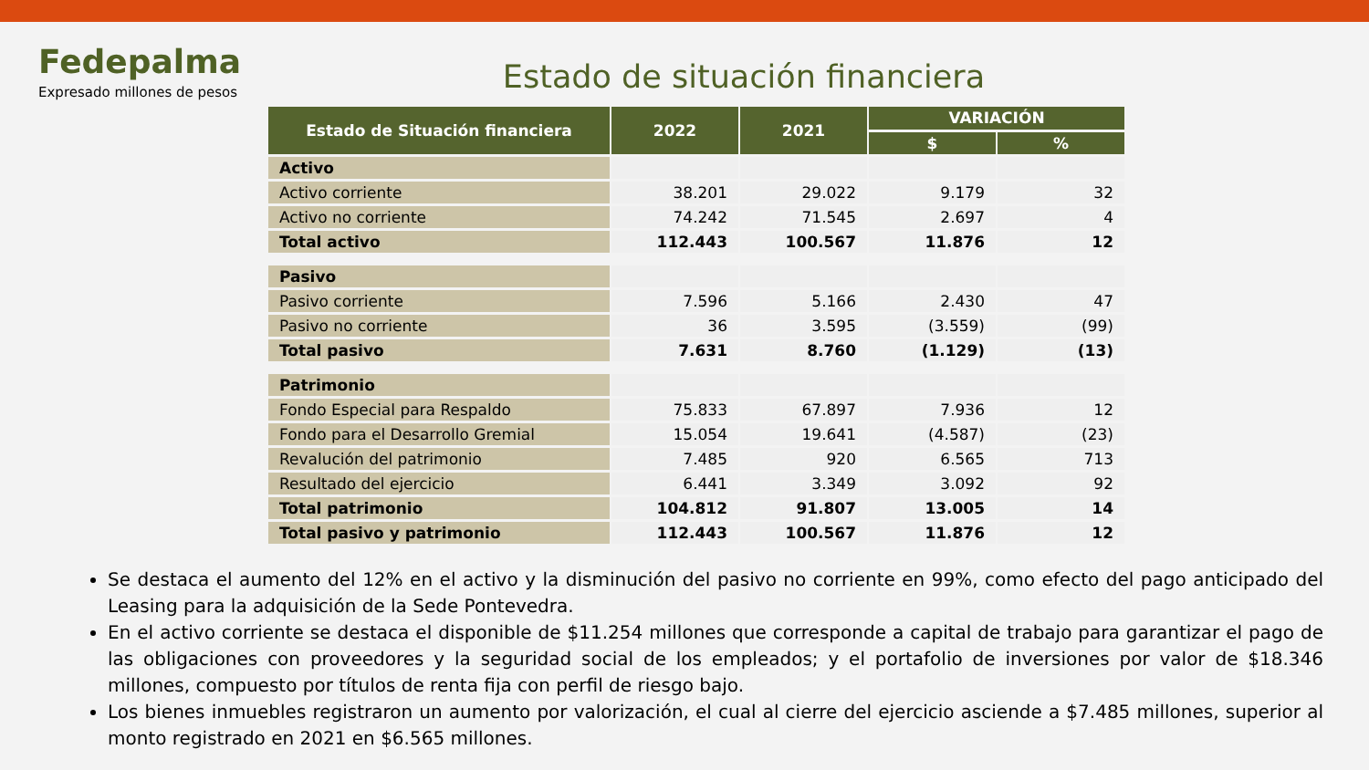Fedepalma
Expresado millones de pesos
Estado de situación financiera
| Estado de Situación financiera | 2022 | 2021 | VARIACIÓN | |
| --- | --- | --- | --- | --- |
| | | | $ | % |
| Activo | | | | |
| Activo corriente | 38.201 | 29.022 | 9.179 | 32 |
| Activo no corriente | 74.242 | 71.545 | 2.697 | 4 |
| Total activo | 112.443 | 100.567 | 11.876 | 12 |
| Pasivo | | | | |
| Pasivo corriente | 7.596 | 5.166 | 2.430 | 47 |
| Pasivo no corriente | 36 | 3.595 | (3.559) | (99) |
| Total pasivo | 7.631 | 8.760 | (1.129) | (13) |
| Patrimonio | | | | |
| Fondo Especial para Respaldo | 75.833 | 67.897 | 7.936 | 12 |
| Fondo para el Desarrollo Gremial | 15.054 | 19.641 | (4.587) | (23) |
| Revalución del patrimonio | 7.485 | 920 | 6.565 | 713 |
| Resultado del ejercicio | 6.441 | 3.349 | 3.092 | 92 |
| Total patrimonio | 104.812 | 91.807 | 13.005 | 14 |
| Total pasivo y patrimonio | 112.443 | 100.567 | 11.876 | 12 |
Se destaca el aumento del 12% en el activo y la disminución del pasivo no corriente en 99%, como efecto del pago anticipado del Leasing para la adquisición de la Sede Pontevedra.
En el activo corriente se destaca el disponible de $11.254 millones que corresponde a capital de trabajo para garantizar el pago de las obligaciones con proveedores y la seguridad social de los empleados; y el portafolio de inversiones por valor de $18.346 millones, compuesto por títulos de renta fija con perfil de riesgo bajo.
Los bienes inmuebles registraron un aumento por valorización, el cual al cierre del ejercicio asciende a $7.485 millones, superior al monto registrado en 2021 en $6.565 millones.